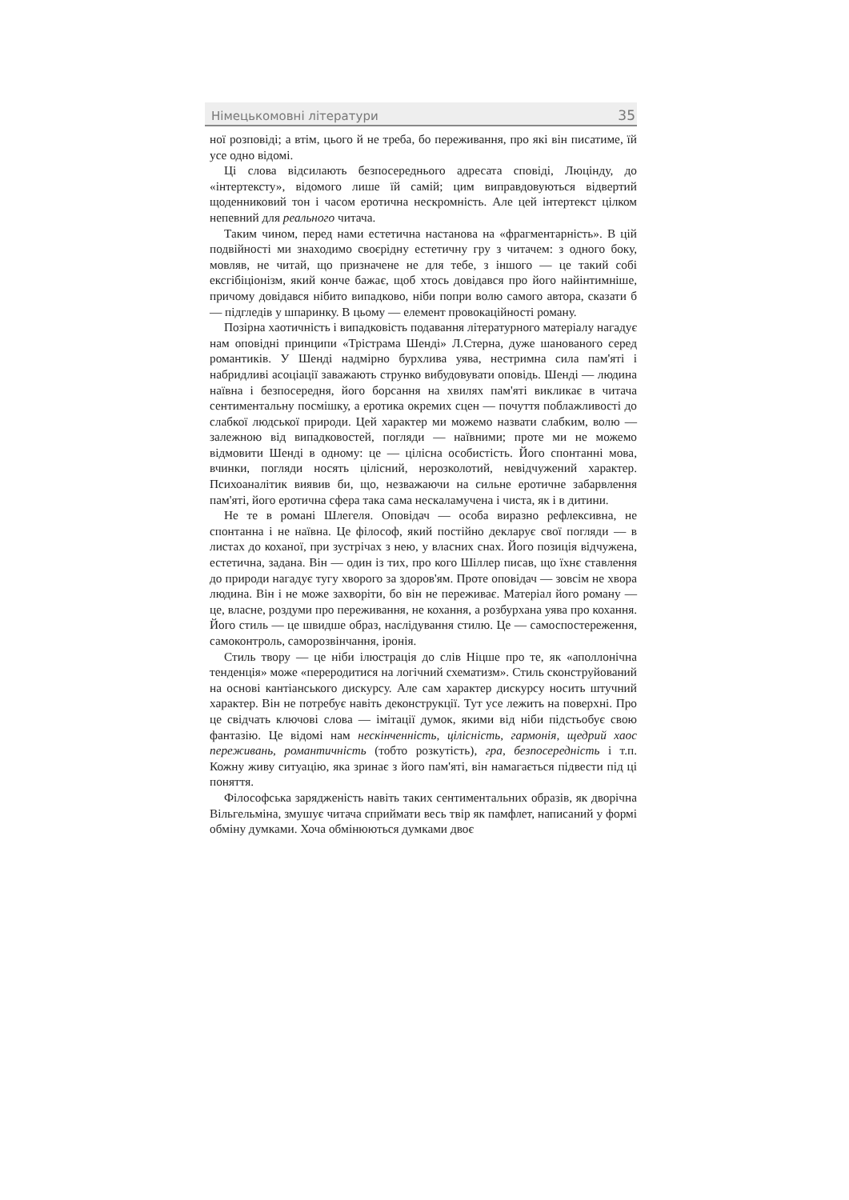Німецькомовні літератури 35
ної розповіді; а втім, цього й не треба, бо переживання, про які він писатиме, їй усе одно відомі.
Ці слова відсилають безпосереднього адресата сповіді, Люцінду, до «інтертексту», відомого лише їй самій; цим виправдовуються відвертий щоденниковий тон і часом еротична нескромність. Але цей інтертекст цілком непевний для реального читача.
Таким чином, перед нами естетична настанова на «фрагментарність». В цій подвійності ми знаходимо своєрідну естетичну гру з читачем: з одного боку, мовляв, не читай, що призначене не для тебе, з іншого — це такий собі ексгібіціонізм, який конче бажає, щоб хтось довідався про його найінтимніше, причому довідався нібито випадково, ніби попри волю самого автора, сказати б — підгледів у шпаринку. В цьому — елемент провокаційності роману.
Позірна хаотичність і випадковість подавання літературного матеріалу нагадує нам оповідні принципи «Трістрама Шенді» Л.Стерна, дуже шанованого серед романтиків. У Шенді надмірно бурхлива уява, нестримна сила пам'яті і набридливі асоціації заважають струнко вибудовувати оповідь. Шенді — людина наївна і безпосередня, його борсання на хвилях пам'яті викликає в читача сентиментальну посмішку, а еротика окремих сцен — почуття поблажливості до слабкої людської природи. Цей характер ми можемо назвати слабким, волю — залежною від випадковостей, погляди — наївними; проте ми не можемо відмовити Шенді в одному: це — цілісна особистість. Його спонтанні мова, вчинки, погляди носять цілісний, нерозколотий, невідчужений характер. Психоаналітик виявив би, що, незважаючи на сильне еротичне забарвлення пам'яті, його еротична сфера така сама нескаламучена і чиста, як і в дитини.
Не те в романі Шлегеля. Оповідач — особа виразно рефлексивна, не спонтанна і не наївна. Це філософ, який постійно декларує свої погляди — в листах до коханої, при зустрічах з нею, у власних снах. Його позиція відчужена, естетична, задана. Він — один із тих, про кого Шіллер писав, що їхнє ставлення до природи нагадує тугу хворого за здоров'ям. Проте оповідач — зовсім не хвора людина. Він і не може захворіти, бо він не переживає. Матеріал його роману — це, власне, роздуми про переживання, не кохання, а розбурхана уява про кохання. Його стиль — це швидше образ, наслідування стилю. Це — самоспостереження, самоконтроль, саморозвінчання, іронія.
Стиль твору — це ніби ілюстрація до слів Ніцше про те, як «аполлонічна тенденція» може «переродитися на логічний схематизм». Стиль сконструйований на основі кантіанського дискурсу. Але сам характер дискурсу носить штучний характер. Він не потребує навіть деконструкції. Тут усе лежить на поверхні. Про це свідчать ключові слова — імітації думок, якими від ніби підстьобує свою фантазію. Це відомі нам нескінченність, цілісність, гармонія, щедрий хаос переживань, романтичність (тобто розкутість), гра, безпосередність і т.п. Кожну живу ситуацію, яка зринає з його пам'яті, він намагається підвести під ці поняття.
Філософська заряджeність навіть таких сентиментальних образів, як дворічна Вільгельміна, змушує читача сприймати весь твір як памфлет, написаний у формі обміну думками. Хоча обмінюються думками двоє